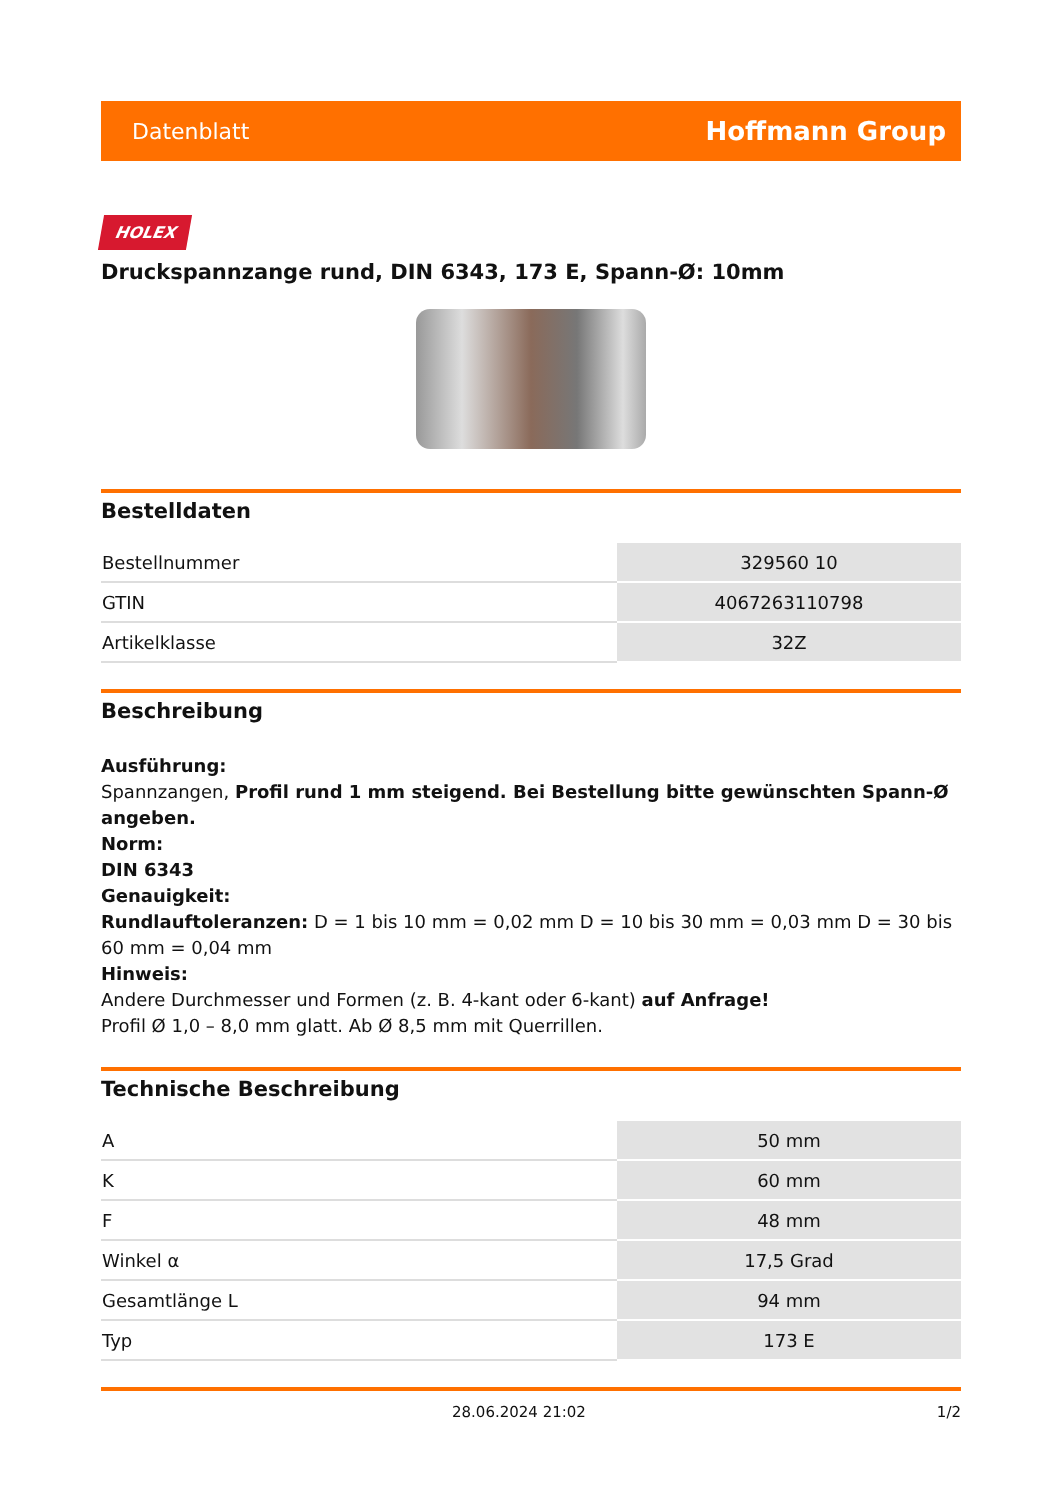Datenblatt Hoffmann Group
HOLEX
Druckspannzange rund, DIN 6343, 173 E, Spann-Ø: 10mm
Bestelldaten
| Bestellnummer | 329560 10 |
| GTIN | 4067263110798 |
| Artikelklasse | 32Z |
Beschreibung
Ausführung:
Spannzangen, Profil rund 1 mm steigend. Bei Bestellung bitte gewünschten Spann-Ø angeben.
Norm:
DIN 6343
Genauigkeit:
Rundlauftoleranzen: D = 1 bis 10 mm = 0,02 mm D = 10 bis 30 mm = 0,03 mm D = 30 bis 60 mm = 0,04 mm
Hinweis:
Andere Durchmesser und Formen (z. B. 4-kant oder 6-kant) auf Anfrage!
Profil Ø 1,0 – 8,0 mm glatt. Ab Ø 8,5 mm mit Querrillen.
Technische Beschreibung
| A | 50 mm |
| K | 60 mm |
| F | 48 mm |
| Winkel α | 17,5 Grad |
| Gesamtlänge L | 94 mm |
| Typ | 173 E |
28.06.2024 21:02 1/2